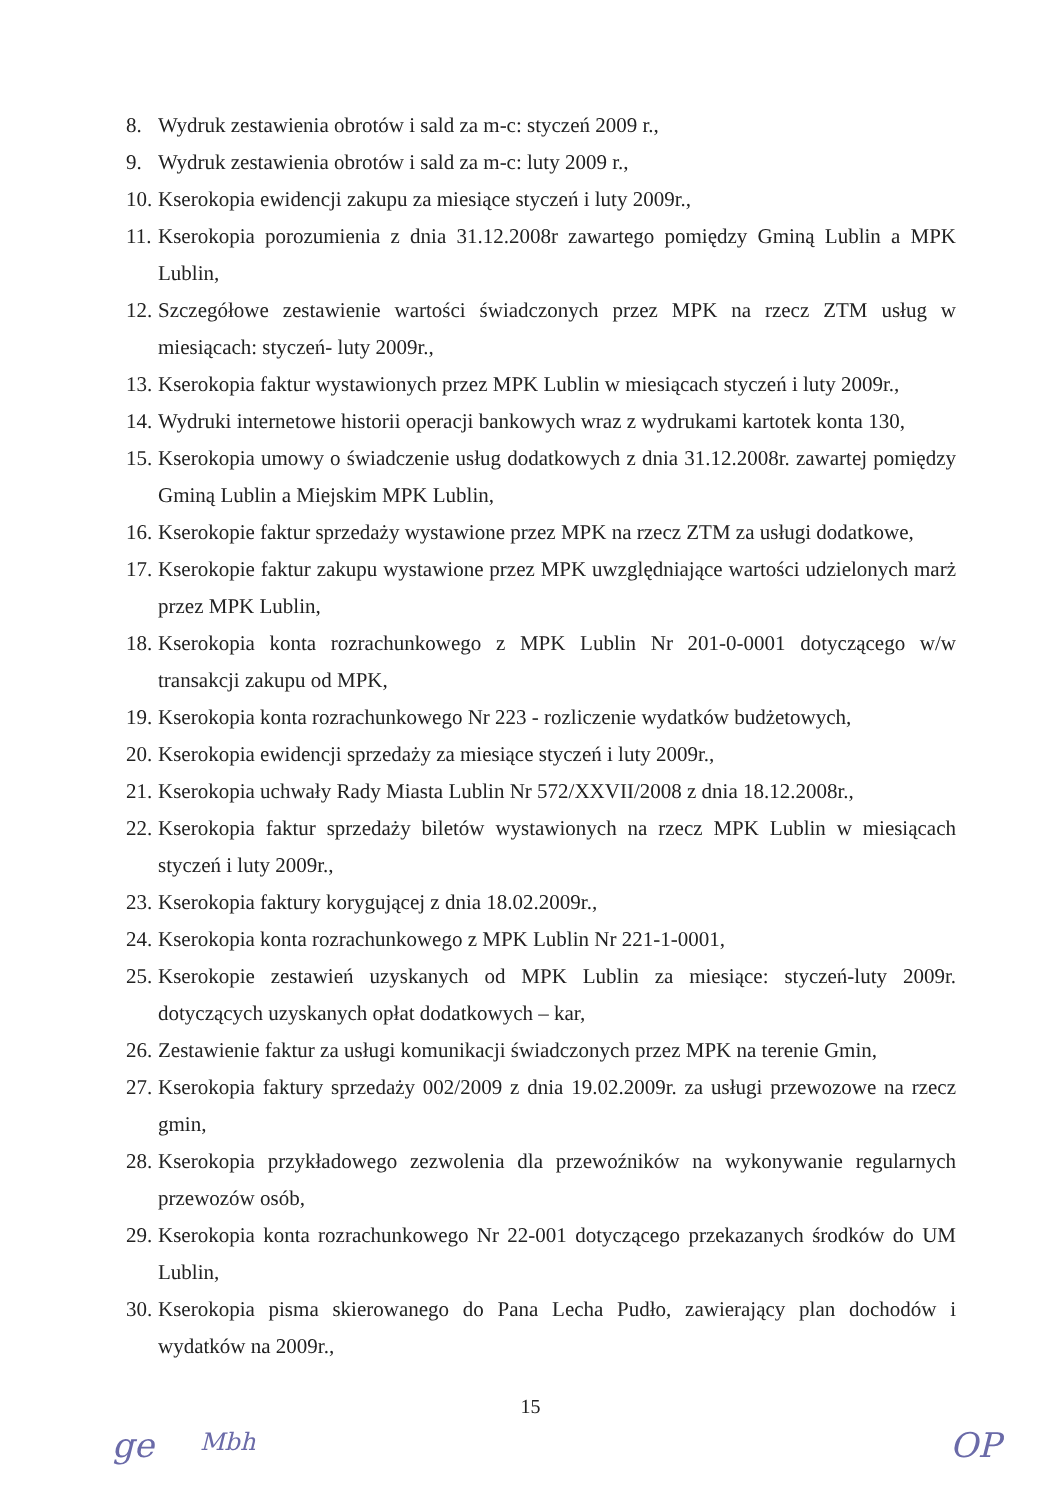8. Wydruk zestawienia obrotów i sald za m-c: styczeń 2009 r.,
9. Wydruk zestawienia obrotów i sald za m-c: luty 2009 r.,
10. Kserokopia ewidencji zakupu za miesiące styczeń i luty 2009r.,
11. Kserokopia porozumienia z dnia 31.12.2008r zawartego pomiędzy Gminą Lublin a MPK Lublin,
12. Szczegółowe zestawienie wartości świadczonych przez MPK na rzecz ZTM usług w miesiącach: styczeń- luty 2009r.,
13. Kserokopia faktur wystawionych przez MPK Lublin w miesiącach styczeń i luty 2009r.,
14. Wydruki internetowe historii operacji bankowych wraz z wydrukami kartotek konta 130,
15. Kserokopia umowy o świadczenie usług dodatkowych z dnia 31.12.2008r. zawartej pomiędzy Gminą Lublin a Miejskim MPK Lublin,
16. Kserokopie faktur sprzedaży wystawione przez MPK na rzecz ZTM za usługi dodatkowe,
17. Kserokopie faktur zakupu wystawione przez MPK uwzględniające wartości udzielonych marż przez MPK Lublin,
18. Kserokopia konta rozrachunkowego z MPK Lublin Nr 201-0-0001 dotyczącego w/w transakcji zakupu od MPK,
19. Kserokopia konta rozrachunkowego Nr 223 - rozliczenie wydatków budżetowych,
20. Kserokopia ewidencji sprzedaży za miesiące styczeń i luty 2009r.,
21. Kserokopia uchwały Rady Miasta Lublin Nr 572/XXVII/2008 z dnia 18.12.2008r.,
22. Kserokopia faktur sprzedaży biletów wystawionych na rzecz MPK Lublin w miesiącach styczeń i luty 2009r.,
23. Kserokopia faktury korygującej z dnia 18.02.2009r.,
24. Kserokopia konta rozrachunkowego z MPK Lublin Nr 221-1-0001,
25. Kserokopie zestawień uzyskanych od MPK Lublin za miesiące: styczeń-luty 2009r. dotyczących uzyskanych opłat dodatkowych – kar,
26. Zestawienie faktur za usługi komunikacji świadczonych przez MPK na terenie Gmin,
27. Kserokopia faktury sprzedaży 002/2009 z dnia 19.02.2009r. za usługi przewozowe na rzecz gmin,
28. Kserokopia przykładowego zezwolenia dla przewoźników na wykonywanie regularnych przewozów osób,
29. Kserokopia konta rozrachunkowego Nr 22-001 dotyczącego przekazanych środków do UM Lublin,
30. Kserokopia pisma skierowanego do Pana Lecha Pudło, zawierający plan dochodów i wydatków na 2009r.,
15
ge Mbh OP